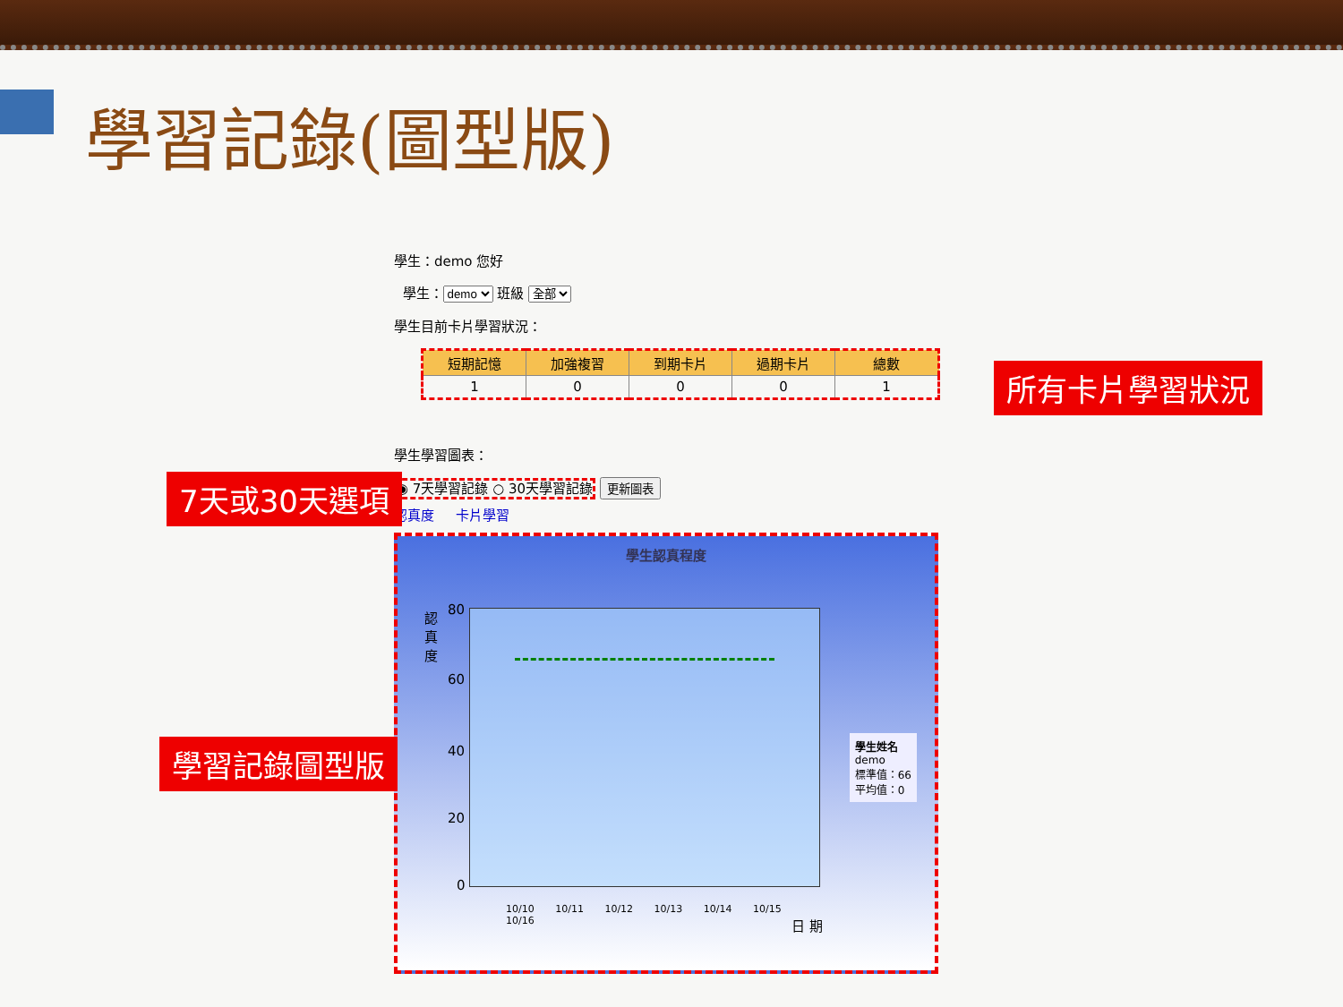學習記錄(圖型版)
學生：demo 您好
學生：demo 班級 全部
學生目前卡片學習狀況：
| 短期記憶 | 加強複習 | 到期卡片 | 過期卡片 | 總數 |
| --- | --- | --- | --- | --- |
| 1 | 0 | 0 | 0 | 1 |
學生學習圖表：
◉ 7天學習記錄 ○ 30天學習記錄 更新圖表
認真度 卡片學習
學生認真程度
認 真 度
80
60
40
20
0
10/10 10/11 10/12 10/13 10/14 10/15 10/16
日 期
學生姓名
demo
標準值：66
平均值：0
所有卡片學習狀況
7天或30天選項
學習記錄圖型版